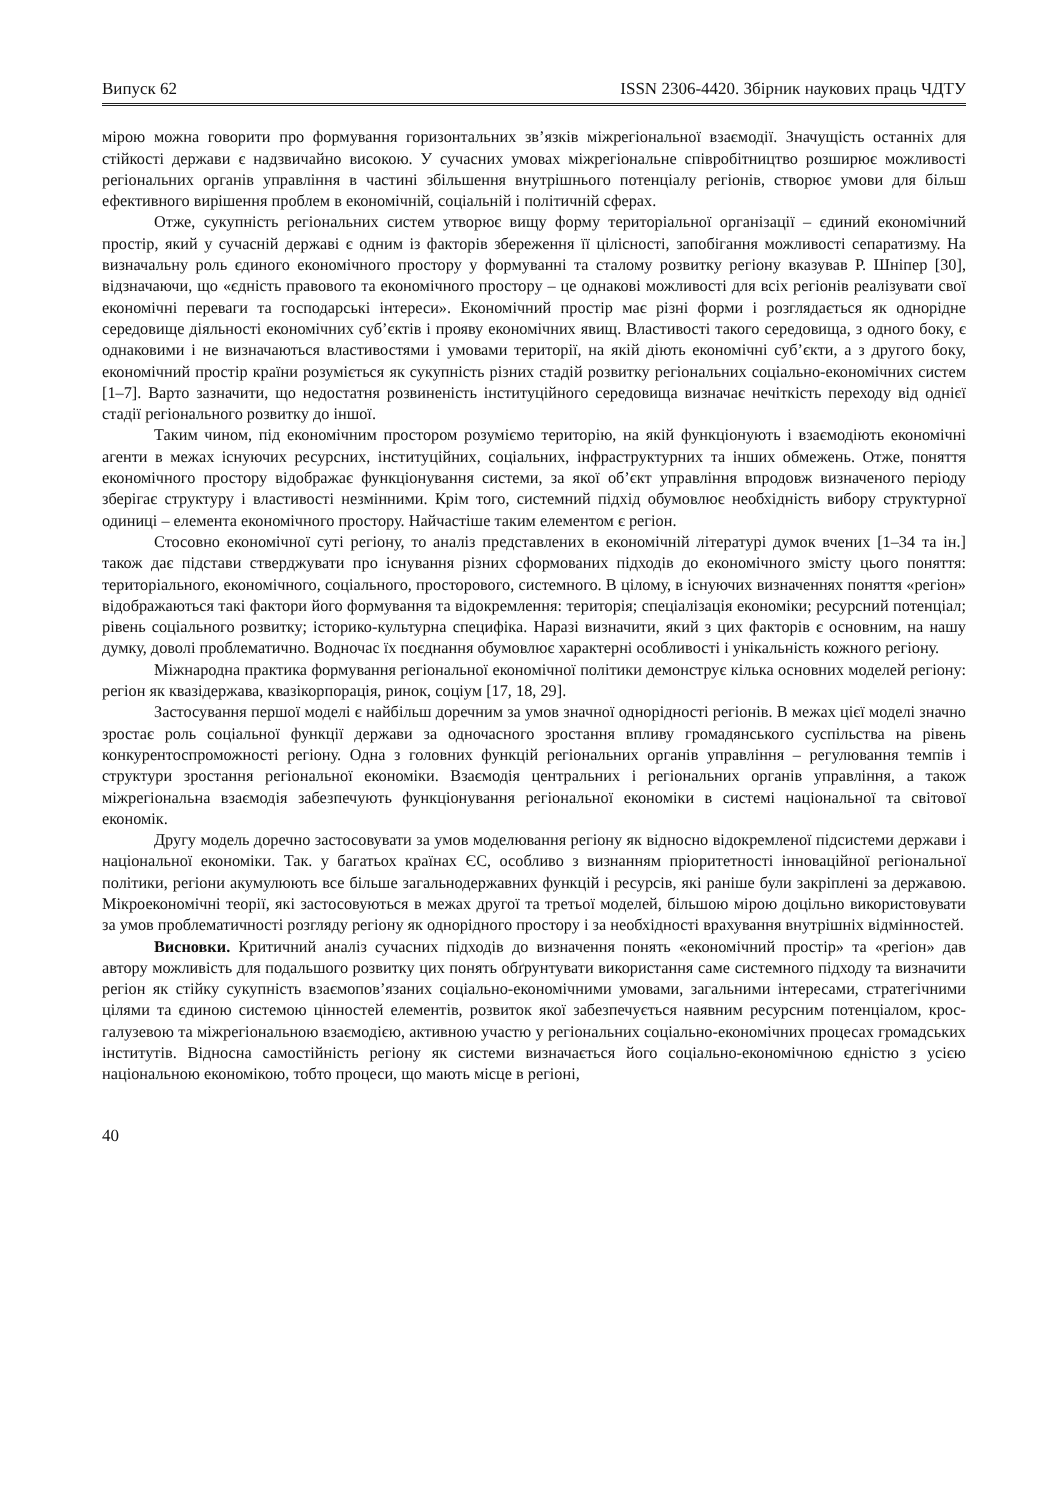Випуск 62 ISSN 2306-4420. Збірник наукових праць ЧДТУ
мірою можна говорити про формування горизонтальних зв’язків міжрегіональної взаємодії. Значущість останніх для стійкості держави є надзвичайно високою. У сучасних умовах міжрегіональне співробітництво розширює можливості регіональних органів управління в частині збільшення внутрішнього потенціалу регіонів, створює умови для більш ефективного вирішення проблем в економічній, соціальній і політичній сферах.
Отже, сукупність регіональних систем утворює вищу форму територіальної організації – єдиний економічний простір, який у сучасній державі є одним із факторів збереження її цілісності, запобігання можливості сепаратизму. На визначальну роль єдиного економічного простору у формуванні та сталому розвитку регіону вказував Р. Шніпер [30], відзначаючи, що «єдність правового та економічного простору – це однакові можливості для всіх регіонів реалізувати свої економічні переваги та господарські інтереси». Економічний простір має різні форми і розглядається як однорідне середовище діяльності економічних суб’єктів і прояву економічних явищ. Властивості такого середовища, з одного боку, є однаковими і не визначаються властивостями і умовами території, на якій діють економічні суб’єкти, а з другого боку, економічний простір країни розуміється як сукупність різних стадій розвитку регіональних соціально-економічних систем [1–7]. Варто зазначити, що недостатня розвиненість інституційного середовища визначає нечіткість переходу від однієї стадії регіонального розвитку до іншої.
Таким чином, під економічним простором розуміємо територію, на якій функціонують і взаємодіють економічні агенти в межах існуючих ресурсних, інституційних, соціальних, інфраструктурних та інших обмежень. Отже, поняття економічного простору відображає функціонування системи, за якої об’єкт управління впродовж визначеного періоду зберігає структуру і властивості незмінними. Крім того, системний підхід обумовлює необхідність вибору структурної одиниці – елемента економічного простору. Найчастіше таким елементом є регіон.
Стосовно економічної суті регіону, то аналіз представлених в економічній літературі думок вчених [1–34 та ін.] також дає підстави стверджувати про існування різних сформованих підходів до економічного змісту цього поняття: територіального, економічного, соціального, просторового, системного. В цілому, в існуючих визначеннях поняття «регіон» відображаються такі фактори його формування та відокремлення: територія; спеціалізація економіки; ресурсний потенціал; рівень соціального розвитку; історико-культурна специфіка. Наразі визначити, який з цих факторів є основним, на нашу думку, доволі проблематично. Водночас їх поєднання обумовлює характерні особливості і унікальність кожного регіону.
Міжнародна практика формування регіональної економічної політики демонструє кілька основних моделей регіону: регіон як квазідержава, квазікорпорація, ринок, соціум [17, 18, 29].
Застосування першої моделі є найбільш доречним за умов значної однорідності регіонів. В межах цієї моделі значно зростає роль соціальної функції держави за одночасного зростання впливу громадянського суспільства на рівень конкурентоспроможності регіону. Одна з головних функцій регіональних органів управління – регулювання темпів і структури зростання регіональної економіки. Взаємодія центральних і регіональних органів управління, а також міжрегіональна взаємодія забезпечують функціонування регіональної економіки в системі національної та світової економік.
Другу модель доречно застосовувати за умов моделювання регіону як відносно відокремленої підсистеми держави і національної економіки. Так. у багатьох країнах ЄС, особливо з визнанням пріоритетності інноваційної регіональної політики, регіони акумулюють все більше загальнодержавних функцій і ресурсів, які раніше були закріплені за державою. Мікроекономічні теорії, які застосовуються в межах другої та третьої моделей, більшою мірою доцільно використовувати за умов проблематичності розгляду регіону як однорідного простору і за необхідності врахування внутрішніх відмінностей.
Висновки. Критичний аналіз сучасних підходів до визначення понять «економічний простір» та «регіон» дав автору можливість для подальшого розвитку цих понять обґрунтувати використання саме системного підходу та визначити регіон як стійку сукупність взаємопов’язаних соціально-економічними умовами, загальними інтересами, стратегічними цілями та єдиною системою цінностей елементів, розвиток якої забезпечується наявним ресурсним потенціалом, крос-галузевою та міжрегіональною взаємодією, активною участю у регіональних соціально-економічних процесах громадських інститутів. Відносна самостійність регіону як системи визначається його соціально-економічною єдністю з усією національною економікою, тобто процеси, що мають місце в регіоні,
40